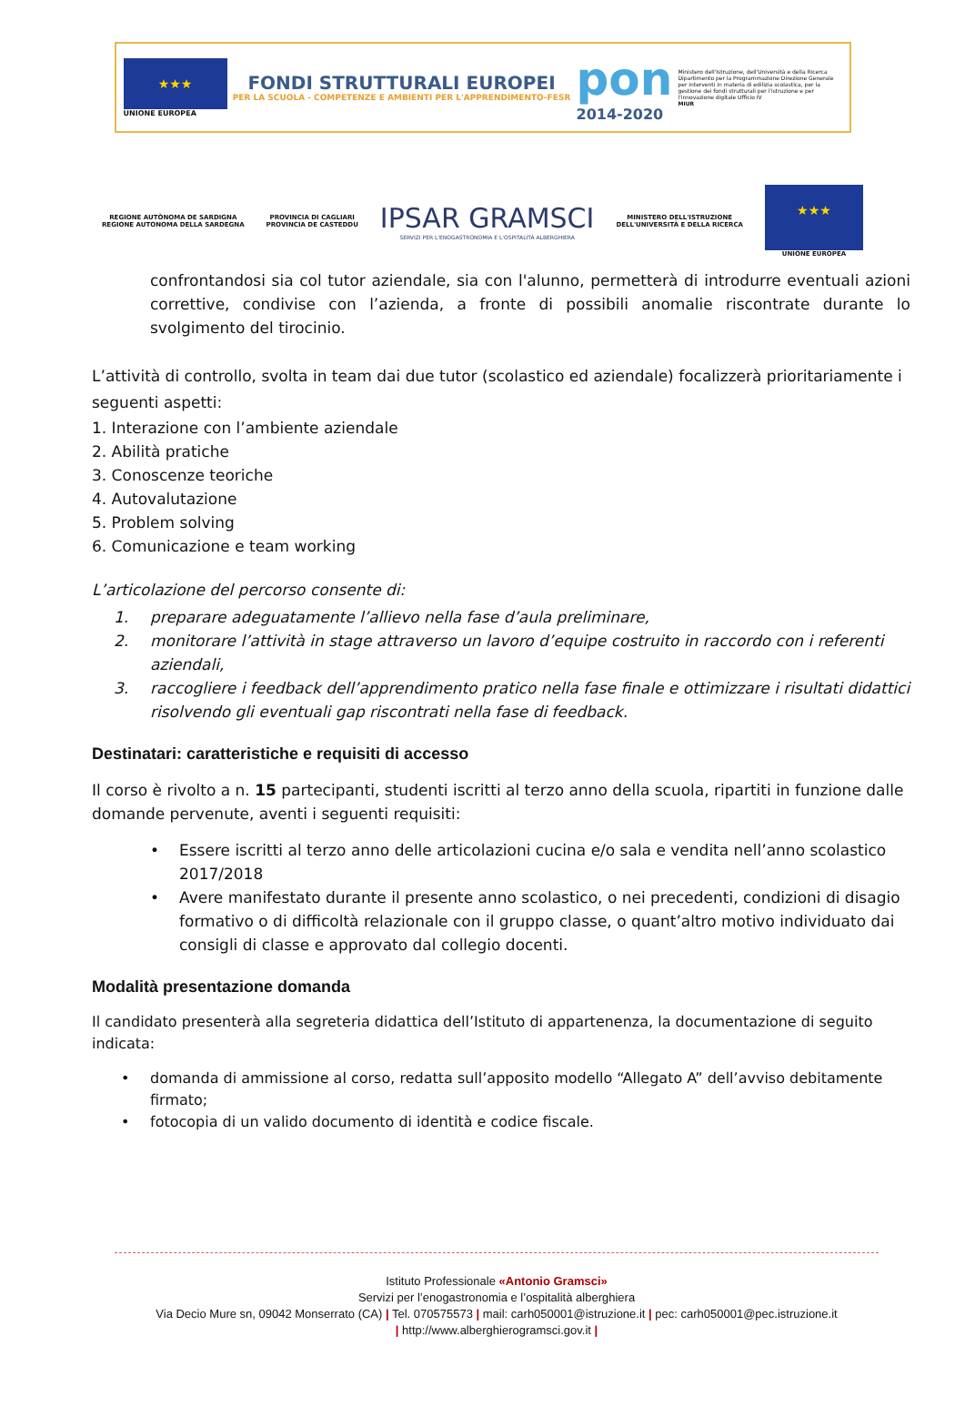★★★
UNIONE EUROPEA
FONDI STRUTTURALI EUROPEI
PER LA SCUOLA - COMPETENZE E AMBIENTI PER L'APPRENDIMENTO-FESR
pon
2014-2020
Ministero dell'Istruzione, dell'Università e della Ricerca Dipartimento per la Programmazione Direzione Generale per interventi in materia di edilizia scolastica, per la gestione dei fondi strutturali per l'istruzione e per l'innovazione digitale Ufficio IV
MIUR
REGIONE AUTÒNOMA DE SARDIGNA
REGIONE AUTONOMA DELLA SARDEGNA
PROVINCIA DI CAGLIARI
PROVINCIA DE CASTEDDU
IPSAR GRAMSCI
SERVIZI PER L'ENOGASTRONOMIA E L'OSPITALITÀ ALBERGHIERA
MINISTERO DELL'ISTRUZIONE
DELL'UNIVERSITÀ E DELLA RICERCA
★★★
UNIONE EUROPEA
confrontandosi sia col tutor aziendale, sia con l'alunno, permetterà di introdurre eventuali azioni correttive, condivise con l’azienda, a fronte di possibili anomalie riscontrate durante lo svolgimento del tirocinio.
L’attività di controllo, svolta in team dai due tutor (scolastico ed aziendale) focalizzerà prioritariamente i seguenti aspetti:
1. Interazione con l’ambiente aziendale
2. Abilità pratiche
3. Conoscenze teoriche
4. Autovalutazione
5. Problem solving
6. Comunicazione e team working
L’articolazione del percorso consente di:
1. preparare adeguatamente l’allievo nella fase d’aula preliminare,
2. monitorare l’attività in stage attraverso un lavoro d’equipe costruito in raccordo con i referenti aziendali,
3. raccogliere i feedback dell’apprendimento pratico nella fase finale e ottimizzare i risultati didattici risolvendo gli eventuali gap riscontrati nella fase di feedback.
Destinatari: caratteristiche e requisiti di accesso
Il corso è rivolto a n. 15 partecipanti, studenti iscritti al terzo anno della scuola, ripartiti in funzione dalle domande pervenute, aventi i seguenti requisiti:
• Essere iscritti al terzo anno delle articolazioni cucina e/o sala e vendita nell’anno scolastico 2017/2018
• Avere manifestato durante il presente anno scolastico, o nei precedenti, condizioni di disagio formativo o di difficoltà relazionale con il gruppo classe, o quant’altro motivo individuato dai consigli di classe e approvato dal collegio docenti.
Modalità presentazione domanda
Il candidato presenterà alla segreteria didattica dell’Istituto di appartenenza, la documentazione di seguito indicata:
• domanda di ammissione al corso, redatta sull’apposito modello “Allegato A” dell’avviso debitamente firmato;
• fotocopia di un valido documento di identità e codice fiscale.
Istituto Professionale «Antonio Gramsci»
Servizi per l’enogastronomia e l’ospitalità alberghiera
Via Decio Mure sn, 09042 Monserrato (CA) | Tel. 070575573 | mail: carh050001@istruzione.it | pec: carh050001@pec.istruzione.it
| http://www.alberghierogramsci.gov.it |